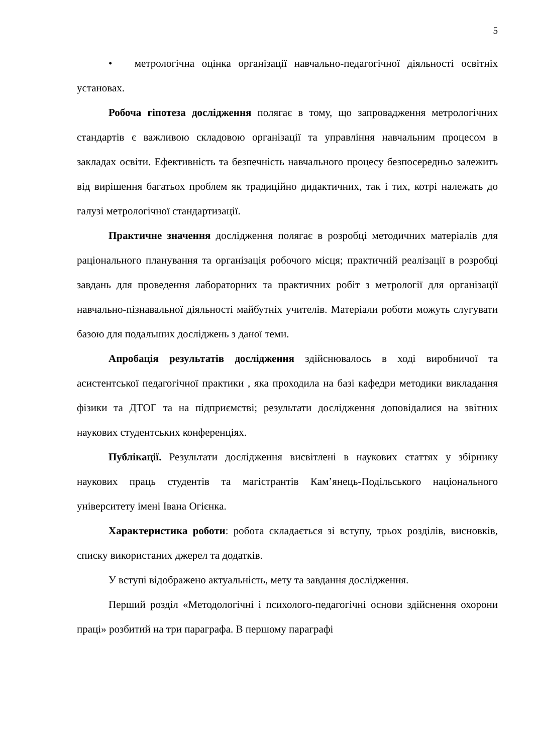5
• метрологічна оцінка організації навчально-педагогічної діяльності освітніх установах.
Робоча гіпотеза дослідження полягає в тому, що запровадження метрологічних стандартів є важливою складовою організації та управління навчальним процесом в закладах освіти. Ефективність та безпечність навчального процесу безпосередньо залежить від вирішення багатьох проблем як традиційно дидактичних, так і тих, котрі належать до галузі метрологічної стандартизації.
Практичне значення дослідження полягає в розробці методичних матеріалів для раціонального планування та організація робочого місця; практичній реалізації в розробці завдань для проведення лабораторних та практичних робіт з метрології для організації навчально-пізнавальної діяльності майбутніх учителів. Матеріали роботи можуть слугувати базою для подальших досліджень з даної теми.
Апробація результатів дослідження здійснювалось в ході виробничої та асистентської педагогічної практики , яка проходила на базі кафедри методики викладання фізики та ДТОГ та на підприємстві; результати дослідження доповідалися на звітних наукових студентських конференціях.
Публікації. Результати дослідження висвітлені в наукових статтях у збірнику наукових праць студентів та магістрантів Кам’янець-Подільського національного університету імені Івана Огієнка.
Характеристика роботи: робота складається зі вступу, трьох розділів, висновків, списку використаних джерел та додатків.
У вступі відображено актуальність, мету та завдання дослідження.
Перший розділ «Методологічні і психолого-педагогічні основи здійснення охорони праці» розбитий на три параграфа. В першому параграфі